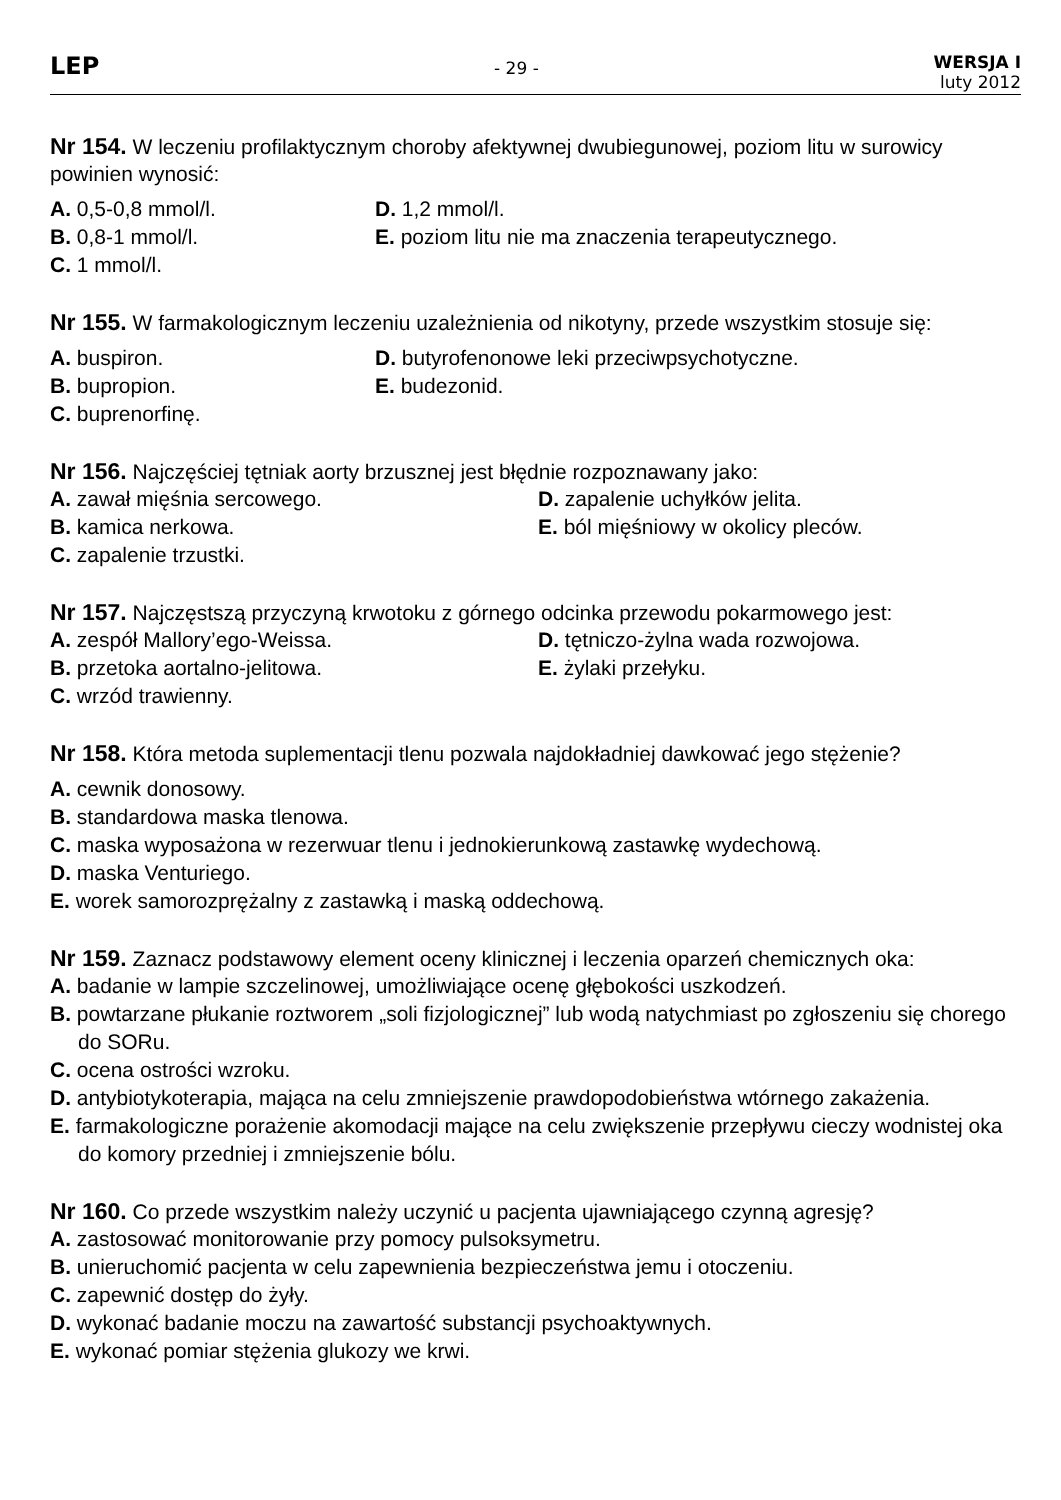LEP
- 29 -
WERSJA I
luty 2012
Nr 154. W leczeniu profilaktycznym choroby afektywnej dwubiegunowej, poziom litu w surowicy powinien wynosić:
A. 0,5-0,8 mmol/l.
D. 1,2 mmol/l.
B. 0,8-1 mmol/l.
E. poziom litu nie ma znaczenia terapeutycznego.
C. 1 mmol/l.
Nr 155. W farmakologicznym leczeniu uzależnienia od nikotyny, przede wszystkim stosuje się:
A. buspiron.
D. butyrofenonowe leki przeciwpsychotyczne.
B. bupropion.
E. budezonid.
C. buprenorfinę.
Nr 156. Najczęściej tętniak aorty brzusznej jest błędnie rozpoznawany jako:
A. zawał mięśnia sercowego.
D. zapalenie uchyłków jelita.
B. kamica nerkowa.
E. ból mięśniowy w okolicy pleców.
C. zapalenie trzustki.
Nr 157. Najczęstszą przyczyną krwotoku z górnego odcinka przewodu pokarmowego jest:
A. zespół Mallory’ego-Weissa.
D. tętniczo-żylna wada rozwojowa.
B. przetoka aortalno-jelitowa.
E. żylaki przełyku.
C. wrzód trawienny.
Nr 158. Która metoda suplementacji tlenu pozwala najdokładniej dawkować jego stężenie?
A. cewnik donosowy.
B. standardowa maska tlenowa.
C. maska wyposażona w rezerwuar tlenu i jednokierunkową zastawkę wydechową.
D. maska Venturiego.
E. worek samorozprężalny z zastawką i maską oddechową.
Nr 159. Zaznacz podstawowy element oceny klinicznej i leczenia oparzeń chemicznych oka:
A. badanie w lampie szczelinowej, umożliwiające ocenę głębokości uszkodzeń.
B. powtarzane płukanie roztworem „soli fizjologicznej” lub wodą natychmiast po zgłoszeniu się chorego do SORu.
C. ocena ostrości wzroku.
D. antybiotykoterapia, mająca na celu zmniejszenie prawdopodobieństwa wtórnego zakażenia.
E. farmakologiczne porażenie akomodacji mające na celu zwiększenie przepływu cieczy wodnistej oka do komory przedniej i zmniejszenie bólu.
Nr 160. Co przede wszystkim należy uczynić u pacjenta ujawniającego czynną agresję?
A. zastosować monitorowanie przy pomocy pulsoksymetru.
B. unieruchomić pacjenta w celu zapewnienia bezpieczeństwa jemu i otoczeniu.
C. zapewnić dostęp do żyły.
D. wykonać badanie moczu na zawartość substancji psychoaktywnych.
E. wykonać pomiar stężenia glukozy we krwi.